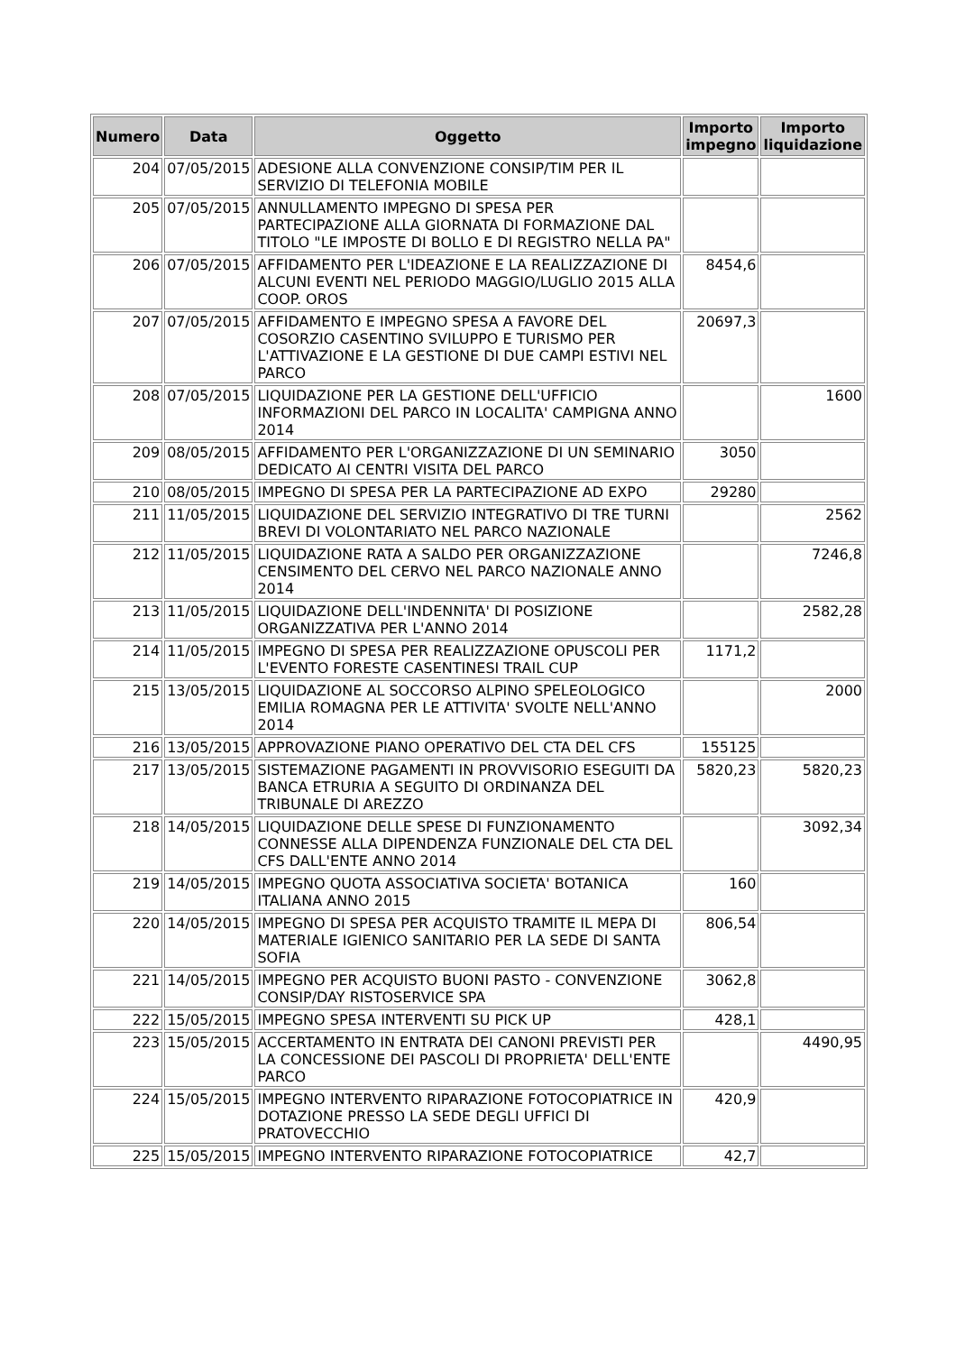| Numero | Data | Oggetto | Importo impegno | Importo liquidazione |
| --- | --- | --- | --- | --- |
| 204 | 07/05/2015 | ADESIONE ALLA CONVENZIONE CONSIP/TIM PER IL SERVIZIO DI TELEFONIA MOBILE | | |
| 205 | 07/05/2015 | ANNULLAMENTO IMPEGNO DI SPESA PER PARTECIPAZIONE ALLA GIORNATA DI FORMAZIONE DAL TITOLO "LE IMPOSTE DI BOLLO E DI REGISTRO NELLA PA" | | |
| 206 | 07/05/2015 | AFFIDAMENTO PER L'IDEAZIONE E LA REALIZZAZIONE DI ALCUNI EVENTI NEL PERIODO MAGGIO/LUGLIO 2015 ALLA COOP. OROS | 8454,6 | |
| 207 | 07/05/2015 | AFFIDAMENTO E IMPEGNO SPESA A FAVORE DEL COSORZIO CASENTINO SVILUPPO E TURISMO PER L'ATTIVAZIONE E LA GESTIONE DI DUE CAMPI ESTIVI NEL PARCO | 20697,3 | |
| 208 | 07/05/2015 | LIQUIDAZIONE PER LA GESTIONE DELL'UFFICIO INFORMAZIONI DEL PARCO IN LOCALITA' CAMPIGNA ANNO 2014 | | 1600 |
| 209 | 08/05/2015 | AFFIDAMENTO PER L'ORGANIZZAZIONE DI UN SEMINARIO DEDICATO AI CENTRI VISITA DEL PARCO | 3050 | |
| 210 | 08/05/2015 | IMPEGNO DI SPESA PER LA PARTECIPAZIONE AD EXPO | 29280 | |
| 211 | 11/05/2015 | LIQUIDAZIONE DEL SERVIZIO INTEGRATIVO DI TRE TURNI BREVI DI VOLONTARIATO NEL PARCO NAZIONALE | | 2562 |
| 212 | 11/05/2015 | LIQUIDAZIONE RATA A SALDO PER ORGANIZZAZIONE CENSIMENTO DEL CERVO NEL PARCO NAZIONALE ANNO 2014 | | 7246,8 |
| 213 | 11/05/2015 | LIQUIDAZIONE DELL'INDENNITA' DI POSIZIONE ORGANIZZATIVA PER L'ANNO 2014 | | 2582,28 |
| 214 | 11/05/2015 | IMPEGNO DI SPESA PER REALIZZAZIONE OPUSCOLI PER L'EVENTO FORESTE CASENTINESI TRAIL CUP | 1171,2 | |
| 215 | 13/05/2015 | LIQUIDAZIONE AL SOCCORSO ALPINO SPELEOLOGICO EMILIA ROMAGNA PER LE ATTIVITA' SVOLTE NELL'ANNO 2014 | | 2000 |
| 216 | 13/05/2015 | APPROVAZIONE PIANO OPERATIVO DEL CTA DEL CFS | 155125 | |
| 217 | 13/05/2015 | SISTEMAZIONE PAGAMENTI IN PROVVISORIO ESEGUITI DA BANCA ETRURIA A SEGUITO DI ORDINANZA DEL TRIBUNALE DI AREZZO | 5820,23 | 5820,23 |
| 218 | 14/05/2015 | LIQUIDAZIONE DELLE SPESE DI FUNZIONAMENTO CONNESSE ALLA DIPENDENZA FUNZIONALE DEL CTA DEL CFS DALL'ENTE ANNO 2014 | | 3092,34 |
| 219 | 14/05/2015 | IMPEGNO QUOTA ASSOCIATIVA SOCIETA' BOTANICA ITALIANA ANNO 2015 | 160 | |
| 220 | 14/05/2015 | IMPEGNO DI SPESA PER ACQUISTO TRAMITE IL MEPA DI MATERIALE IGIENICO SANITARIO PER LA SEDE DI SANTA SOFIA | 806,54 | |
| 221 | 14/05/2015 | IMPEGNO PER ACQUISTO BUONI PASTO - CONVENZIONE CONSIP/DAY RISTOSERVICE SPA | 3062,8 | |
| 222 | 15/05/2015 | IMPEGNO SPESA INTERVENTI SU PICK UP | 428,1 | |
| 223 | 15/05/2015 | ACCERTAMENTO IN ENTRATA DEI CANONI PREVISTI PER LA CONCESSIONE DEI PASCOLI DI PROPRIETA' DELL'ENTE PARCO | | 4490,95 |
| 224 | 15/05/2015 | IMPEGNO INTERVENTO RIPARAZIONE FOTOCOPIATRICE IN DOTAZIONE PRESSO LA SEDE DEGLI UFFICI DI PRATOVECCHIO | 420,9 | |
| 225 | 15/05/2015 | IMPEGNO INTERVENTO RIPARAZIONE FOTOCOPIATRICE | 42,7 | |